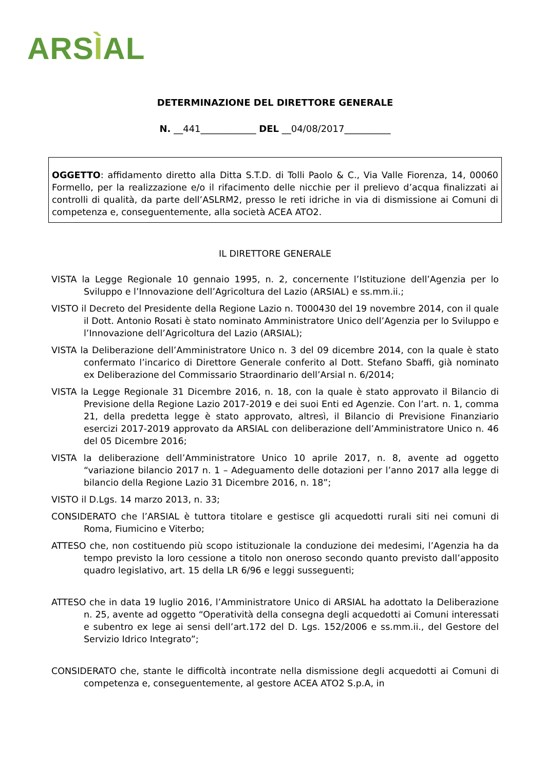ARSÌAL
DETERMINAZIONE DEL DIRETTORE GENERALE
N. __441____________ DEL __04/08/2017__________
OGGETTO: affidamento diretto alla Ditta S.T.D. di Tolli Paolo & C., Via Valle Fiorenza, 14, 00060 Formello, per la realizzazione e/o il rifacimento delle nicchie per il prelievo d’acqua finalizzati ai controlli di qualità, da parte dell’ASLRM2, presso le reti idriche in via di dismissione ai Comuni di competenza e, conseguentemente, alla società ACEA ATO2.
IL DIRETTORE GENERALE
VISTA la Legge Regionale 10 gennaio 1995, n. 2, concernente l’Istituzione dell’Agenzia per lo Sviluppo e l’Innovazione dell’Agricoltura del Lazio (ARSIAL) e ss.mm.ii.;
VISTO il Decreto del Presidente della Regione Lazio n. T000430 del 19 novembre 2014, con il quale il Dott. Antonio Rosati è stato nominato Amministratore Unico dell’Agenzia per lo Sviluppo e l’Innovazione dell’Agricoltura del Lazio (ARSIAL);
VISTA la Deliberazione dell’Amministratore Unico n. 3 del 09 dicembre 2014, con la quale è stato confermato l’incarico di Direttore Generale conferito al Dott. Stefano Sbaffi, già nominato ex Deliberazione del Commissario Straordinario dell’Arsial n. 6/2014;
VISTA la Legge Regionale 31 Dicembre 2016, n. 18, con la quale è stato approvato il Bilancio di Previsione della Regione Lazio 2017-2019 e dei suoi Enti ed Agenzie. Con l’art. n. 1, comma 21, della predetta legge è stato approvato, altresì, il Bilancio di Previsione Finanziario esercizi 2017-2019 approvato da ARSIAL con deliberazione dell’Amministratore Unico n. 46 del 05 Dicembre 2016;
VISTA la deliberazione dell’Amministratore Unico 10 aprile 2017, n. 8, avente ad oggetto “variazione bilancio 2017 n. 1 – Adeguamento delle dotazioni per l’anno 2017 alla legge di bilancio della Regione Lazio 31 Dicembre 2016, n. 18”;
VISTO il D.Lgs. 14 marzo 2013, n. 33;
CONSIDERATO che l’ARSIAL è tuttora titolare e gestisce gli acquedotti rurali siti nei comuni di Roma, Fiumicino e Viterbo;
ATTESO che, non costituendo più scopo istituzionale la conduzione dei medesimi, l’Agenzia ha da tempo previsto la loro cessione a titolo non oneroso secondo quanto previsto dall’apposito quadro legislativo, art. 15 della LR 6/96 e leggi susseguenti;
ATTESO che in data 19 luglio 2016, l’Amministratore Unico di ARSIAL ha adottato la Deliberazione n. 25, avente ad oggetto “Operatività della consegna degli acquedotti ai Comuni interessati e subentro ex lege ai sensi dell’art.172 del D. Lgs. 152/2006 e ss.mm.ii., del Gestore del Servizio Idrico Integrato”;
CONSIDERATO che, stante le difficoltà incontrate nella dismissione degli acquedotti ai Comuni di competenza e, conseguentemente, al gestore ACEA ATO2 S.p.A, in